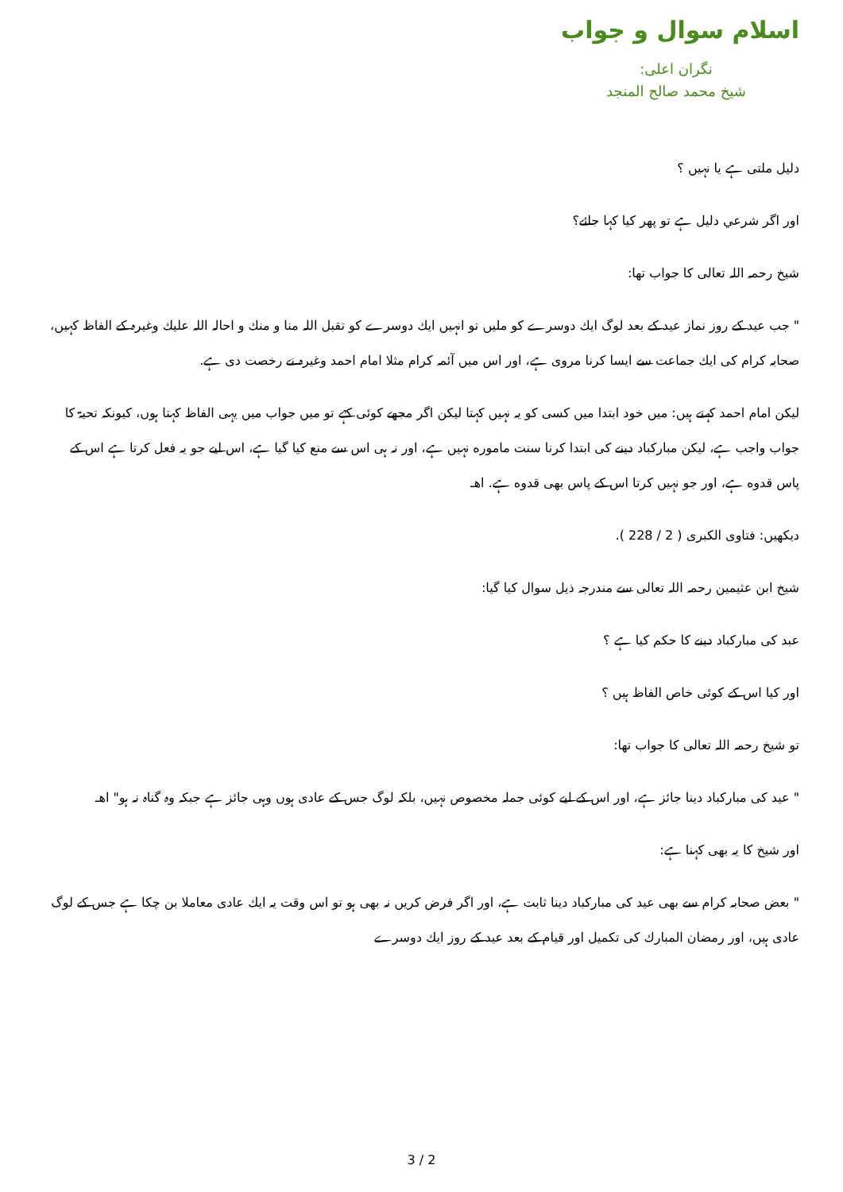اسلام سوال و جواب
نگران اعلی:
شیخ محمد صالح المنجد
دليل ملتى ہے يا نہيں ؟
اور اگر شرعي دليل ہے تو پھر كيا كہا جائے؟
شيخ رحمہ اللہ تعالى كا جواب تھا:
" جب عيد كے روز نماز عيد كے بعد لوگ ايك دوسرے كو مليں تو انہيں ايك دوسرے كو تقبل اللہ منا و منك و احالہ اللہ عليك وغيرہ كے الفاظ كہيں، صحابہ كرام كى ايك جماعت سے ايسا كرنا مروى ہے، اور اس ميں آئمہ كرام مثلا امام احمد وغيرہ نے رخصت دى ہے.
ليكن امام احمد كہتے ہيں: ميں خود ابتدا ميں كسى كو يہ نہيں كہتا ليكن اگر مجھے كوئى كہے تو ميں جواب ميں يہى الفاظ كہتا ہوں، كيونكہ تحيۃ كا جواب واجب ہے، ليكن مباركباد دينے كى ابتدا كرنا سنت ماموره نہيں ہے، اور نہ ہى اس سے منع كيا گيا ہے، اس ليے جو يہ فعل كرتا ہے اس كے پاس قدوه ہے، اور جو نہيں كرتا اس كے پاس بھى قدوه ہے. اھـ
ديكھيں: فتاوى الكبرى ( 2 / 228 ).
شيخ ابن عثيمين رحمہ اللہ تعالى سے مندرجہ ذيل سوال كيا گيا:
عبد كى مباركباد دينے كا حكم كيا ہے ؟
اور كيا اس كے كوئى خاص الفاظ ہيں ؟
تو شيخ رحمہ اللہ تعالى كا جواب تھا:
" عيد كى مباركباد دينا جائز ہے، اور اس كے ليے كوئى جملہ مخصوص نہيں، بلكہ لوگ جس كے عادى ہوں وہى جائز ہے جبكہ وہ گناہ نہ ہو" اھـ
اور شيخ كا يہ بھى كہنا ہے:
" بعض صحابہ كرام سے بھى عيد كى مباركباد دينا ثابت ہے، اور اگر فرض كريں نہ بھى ہو تو اس وقت يہ ايك عادى معاملا بن چكا ہے جس كے لوگ عادى ہيں، اور رمضان المبارك كى تكميل اور قيام كے بعد عيد كے روز ايك دوسرے
3 / 2